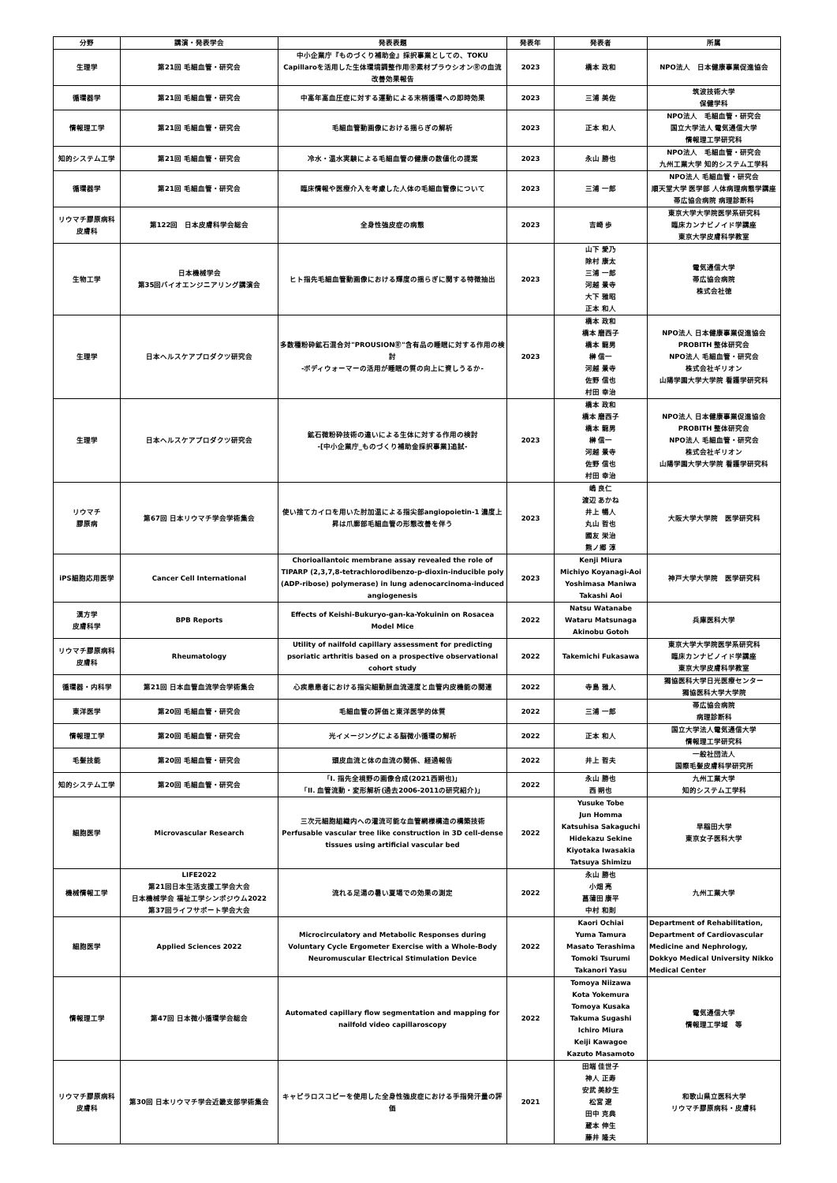| 分野 | 講演・発表学会 | 発表表題 | 発表年 | 発表者 | 所属 |
| --- | --- | --- | --- | --- | --- |
| 生理学 | 第21回 毛細血管・研究会 | 中小企業庁『ものづくり補助金』採択事業としての、TOKU Capillaroを活用した生体環境調整作用Ⓡ素材プラウシオンⓇの血流改善効果報告 | 2023 | 橋本 政和 | NPO法人 日本健康事業促進協会 |
| 循環器学 | 第21回 毛細血管・研究会 | 中高年高血圧症に対する運動による末梢循環への即時効果 | 2023 | 三浦 美佐 | 筑波技術大学 保健学科 |
| 情報理工学 | 第21回 毛細血管・研究会 | 毛細血管動画像における揺らぎの解析 | 2023 | 正本 和人 | NPO法人 毛細血管・研究会 国立大学法人 電気通信大学 情報理工学研究科 |
| 知的システム工学 | 第21回 毛細血管・研究会 | 冷水・温水実験による毛細血管の健康の数値化の提案 | 2023 | 永山 勝也 | NPO法人 毛細血管・研究会 九州工業大学 知的システム工学科 |
| 循環器学 | 第21回 毛細血管・研究会 | 臨床情報や医療介入を考慮した人体の毛細血管像について | 2023 | 三浦 一郎 | NPO法人 毛細血管・研究会 順天堂大学 医学部 人体病理病態学講座 帯広協会病院 病理診断科 |
| リウマチ膠原病科 皮膚科 | 第122回 日本皮膚科学会総会 | 全身性強皮症の病態 | 2023 | 吉崎 歩 | 東京大学大学院医学系研究科 臨床カンナビノイド学講座 東京大学皮膚科学教室 |
| 生物工学 | 日本機械学会 第35回バイオエンジニアリング講演会 | ヒト指先毛細血管動画像における輝度の揺らぎに関する特徴抽出 | 2023 | 山下 愛乃 除村 康太 三浦 一郎 河越 景寺 大下 雅昭 正本 和人 | 電気通信大学 帯広協会病院 株式会社徳 |
| 生理学 | 日本ヘルスケアプロダクツ研究会 | 多数種粉砕鉱石混合対"PROUSIONⓇ"含有品の睡眠に対する作用の検討 -ボディウォーマーの活用が睡眠の質の向上に資しうるか- | 2023 | 橋本 政和 橋本 磨西子 橋本 龍男 榊 信一 河越 景寺 佐野 信也 村田 幸治 | NPO法人 日本健康事業促進協会 PROBITH 整体研究会 NPO法人 毛細血管・研究会 株式会社ギリオン 山陽学園大学大学院 看護学研究科 |
| 生理学 | 日本ヘルスケアプロダクツ研究会 | 鉱石微粉砕技術の違いによる生体に対する作用の検討 -[中小企業庁_ものづくり補助金採択事業]追試- | 2023 | 橋本 政和 橋本 磨西子 橋本 龍男 榊 信一 河越 景寺 佐野 信也 村田 幸治 | NPO法人 日本健康事業促進協会 PROBITH 整体研究会 NPO法人 毛細血管・研究会 株式会社ギリオン 山陽学園大学大学院 看護学研究科 |
| リウマチ 膠原病 | 第67回 日本リウマチ学会学術集会 | 使い捨てカイロを用いた肘加温による指尖部angiopoietin-1 濃度上昇は爪廓部毛細血管の形態改善を伴う | 2023 | 嶋 良仁 渡辺 あかね 井上 暢人 丸山 哲也 國友 栄治 熊ノ郷 淳 | 大阪大学大学院 医学研究科 |
| iPS細胞応用医学 | Cancer Cell International | Chorioallantoic membrane assay revealed the role of TIPARP (2,3,7,8-tetrachlorodibenzo-p-dioxin-inducible poly (ADP-ribose) polymerase) in lung adenocarcinoma-induced angiogenesis | 2023 | Kenji Miura Michiyo Koyanagi-Aoi Yoshimasa Maniwa Takashi Aoi | 神戸大学大学院 医学研究科 |
| 漢方学 皮膚科学 | BPB Reports | Effects of Keishi-Bukuryo-gan-ka-Yokuinin on Rosacea Model Mice | 2022 | Natsu Watanabe Wataru Matsunaga Akinobu Gotoh | 兵庫医科大学 |
| リウマチ膠原病科 皮膚科 | Rheumatology | Utility of nailfold capillary assessment for predicting psoriatic arthritis based on a prospective observational cohort study | 2022 | Takemichi Fukasawa | 東京大学大学院医学系研究科 臨床カンナビノイド学講座 東京大学皮膚科学教室 |
| 循環器・内科学 | 第21回 日本血管血流学会学術集会 | 心疾患患者における指尖細動脈血流速度と血管内皮機能の関連 | 2022 | 寺島 雅人 | 獨協医科大学日光医療センター 獨協医科大学大学院 |
| 東洋医学 | 第20回 毛細血管・研究会 | 毛細血管の評価と東洋医学的体質 | 2022 | 三浦 一郎 | 帯広協会病院 病理診断科 |
| 情報理工学 | 第20回 毛細血管・研究会 | 光イメージングによる脳微小循環の解析 | 2022 | 正本 和人 | 国立大学法人電気通信大学 情報理工学研究科 |
| 毛髪技能 | 第20回 毛細血管・研究会 | 頭皮血流と体の血流の関係、経過報告 | 2022 | 井上 哲夫 | 一般社団法人 国際毛髪皮膚科学研究所 |
| 知的システム工学 | 第20回 毛細血管・研究会 | 「I. 指先全視野の画像合成(2021西朔也)」 「II. 血管流動・変形解析(過去2006-2011の研究紹介)」 | 2022 | 永山 勝也 西 朔也 | 九州工業大学 知的システム工学科 |
| 細胞医学 | Microvascular Research | 三次元細胞組織内への灌流可能な血管網様構造の構築技術 Perfusable vascular tree like construction in 3D cell-dense tissues using artificial vascular bed | 2022 | Yusuke Tobe Jun Homma Katsuhisa Sakaguchi Hidekazu Sekine Kiyotaka Iwasakia Tatsuya Shimizu | 早稲田大学 東京女子医科大学 |
| 機械情報工学 | LIFE2022 第21回日本生活支援工学会大会 日本機械学会 福祉工学シンポジウム2022 第37回ライフサポート学会大会 | 流れる足湯の暑い夏場での効果の測定 | 2022 | 永山 勝也 小畑 亮 菖蒲田 康平 中村 和則 | 九州工業大学 |
| 細胞医学 | Applied Sciences 2022 | Microcirculatory and Metabolic Responses during Voluntary Cycle Ergometer Exercise with a Whole-Body Neuromuscular Electrical Stimulation Device | 2022 | Kaori Ochiai Yuma Tamura Masato Terashima Tomoki Tsurumi Takanori Yasu | Department of Rehabilitation, Department of Cardiovascular Medicine and Nephrology, Dokkyo Medical University Nikko Medical Center |
| 情報理工学 | 第47回 日本微小循環学会総会 | Automated capillary flow segmentation and mapping for nailfold video capillaroscopy | 2022 | Tomoya Niizawa Kota Yokemura Tomoya Kusaka Takuma Sugashi Ichiro Miura Keiji Kawagoe Kazuto Masamoto | 電気通信大学 情報理工学域 等 |
| リウマチ膠原病科 皮膚科 | 第30回 日本リウマチ学会近畿支部学術集会 | キャピラロスコピーを使用した全身性強皮症における手指発汗量の評価 | 2021 | 田端 佳世子 神人 正寿 安武 美紗生 松宮 遼 田中 克典 蔵本 伸生 藤井 隆夫 | 和歌山県立医科大学 リウマチ膠原病科・皮膚科 |